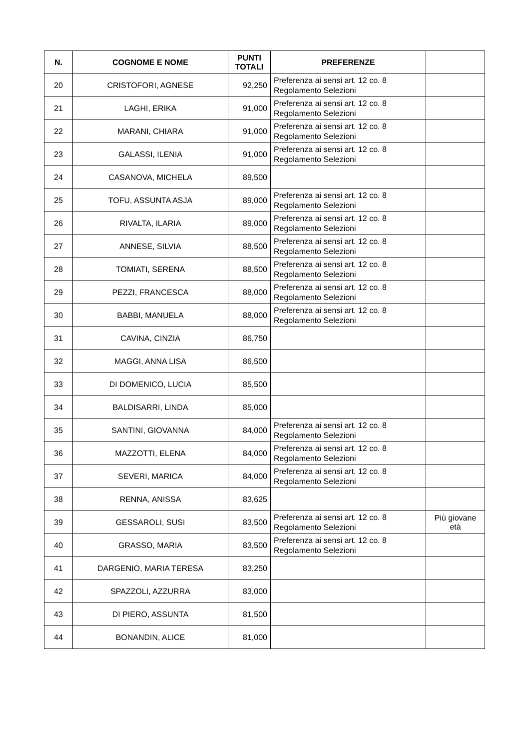| N. | COGNOME E NOME | PUNTI TOTALI | PREFERENZE | |
| --- | --- | --- | --- | --- |
| 20 | CRISTOFORI, AGNESE | 92,250 | Preferenza ai sensi art. 12 co. 8 Regolamento Selezioni | |
| 21 | LAGHI, ERIKA | 91,000 | Preferenza ai sensi art. 12 co. 8 Regolamento Selezioni | |
| 22 | MARANI, CHIARA | 91,000 | Preferenza ai sensi art. 12 co. 8 Regolamento Selezioni | |
| 23 | GALASSI, ILENIA | 91,000 | Preferenza ai sensi art. 12 co. 8 Regolamento Selezioni | |
| 24 | CASANOVA, MICHELA | 89,500 | | |
| 25 | TOFU, ASSUNTA ASJA | 89,000 | Preferenza ai sensi art. 12 co. 8 Regolamento Selezioni | |
| 26 | RIVALTA, ILARIA | 89,000 | Preferenza ai sensi art. 12 co. 8 Regolamento Selezioni | |
| 27 | ANNESE, SILVIA | 88,500 | Preferenza ai sensi art. 12 co. 8 Regolamento Selezioni | |
| 28 | TOMIATI, SERENA | 88,500 | Preferenza ai sensi art. 12 co. 8 Regolamento Selezioni | |
| 29 | PEZZI, FRANCESCA | 88,000 | Preferenza ai sensi art. 12 co. 8 Regolamento Selezioni | |
| 30 | BABBI, MANUELA | 88,000 | Preferenza ai sensi art. 12 co. 8 Regolamento Selezioni | |
| 31 | CAVINA, CINZIA | 86,750 | | |
| 32 | MAGGI, ANNA LISA | 86,500 | | |
| 33 | DI DOMENICO, LUCIA | 85,500 | | |
| 34 | BALDISARRI, LINDA | 85,000 | | |
| 35 | SANTINI, GIOVANNA | 84,000 | Preferenza ai sensi art. 12 co. 8 Regolamento Selezioni | |
| 36 | MAZZOTTI, ELENA | 84,000 | Preferenza ai sensi art. 12 co. 8 Regolamento Selezioni | |
| 37 | SEVERI, MARICA | 84,000 | Preferenza ai sensi art. 12 co. 8 Regolamento Selezioni | |
| 38 | RENNA, ANISSA | 83,625 | | |
| 39 | GESSAROLI, SUSI | 83,500 | Preferenza ai sensi art. 12 co. 8 Regolamento Selezioni | Più giovane età |
| 40 | GRASSO, MARIA | 83,500 | Preferenza ai sensi art. 12 co. 8 Regolamento Selezioni | |
| 41 | DARGENIO, MARIA TERESA | 83,250 | | |
| 42 | SPAZZOLI, AZZURRA | 83,000 | | |
| 43 | DI PIERO, ASSUNTA | 81,500 | | |
| 44 | BONANDIN, ALICE | 81,000 | | |